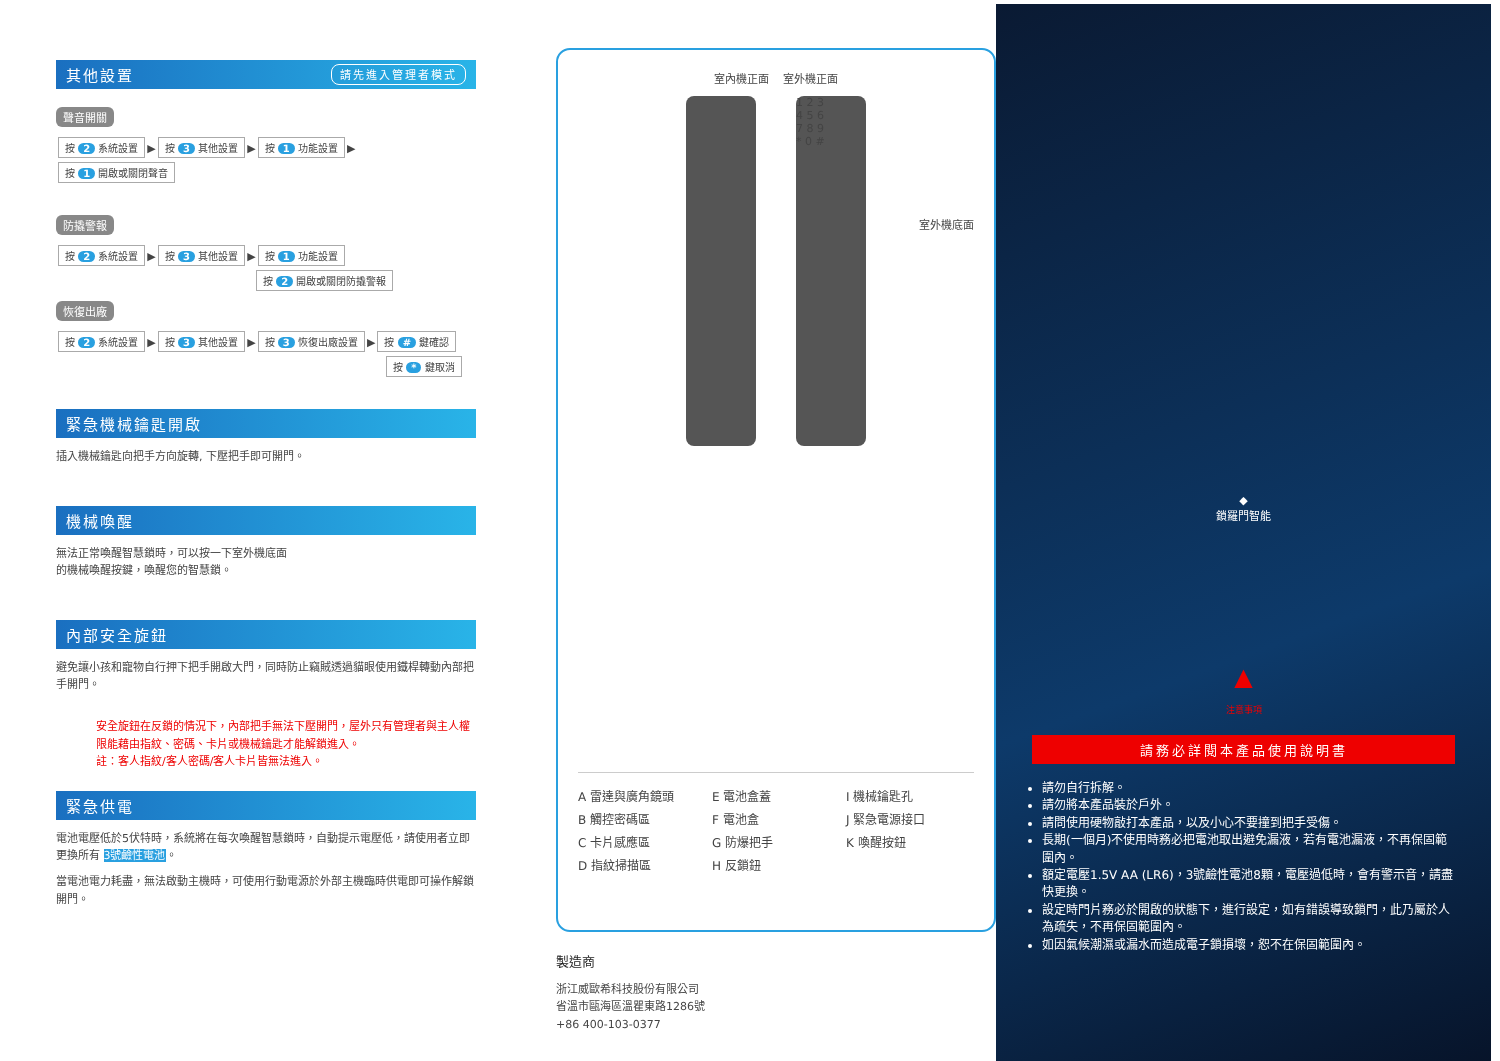其他設置 請先進入管理者模式
聲音開關
按 2 系統設置 ▶ 按 3 其他設置 ▶ 按 1 功能設置 ▶ 按 1 開啟或關閉聲音
防撬警報
按 2 系統設置 ▶ 按 3 其他設置 ▶ 按 1 功能設置
按 2 開啟或關閉防撬警報
恢復出廠
按 2 系統設置 ▶ 按 3 其他設置 ▶ 按 3 恢復出廠設置 ▶ 按 # 鍵確認
按 * 鍵取消
緊急機械鑰匙開啟
插入機械鑰匙向把手方向旋轉, 下壓把手即可開門。
機械喚醒
無法正常喚醒智慧鎖時，可以按一下室外機底面的機械喚醒按鍵，喚醒您的智慧鎖。
內部安全旋鈕
避免讓小孩和寵物自行押下把手開啟大門，同時防止竊賊透過貓眼使用鐵桿轉動內部把手開門。
安全旋鈕在反鎖的情況下，內部把手無法下壓開門，屋外只有管理者與主人權限能藉由指紋、密碼、卡片或機械鑰匙才能解鎖進入。
註：客人指紋/客人密碼/客人卡片皆無法進入。
緊急供電
電池電壓低於5伏特時，系統將在每次喚醒智慧鎖時，自動提示電壓低，請使用者立即更換所有 3號鹼性電池。
當電池電力耗盡，無法啟動主機時，可使用行動電源於外部主機臨時供電即可操作解鎖開門。
室內機正面 室外機正面
1 2 3
4 5 6
7 8 9
* 0 #
室外機底面
A 雷達與廣角鏡頭
E 電池盒蓋
I 機械鑰匙孔
B 觸控密碼區
F 電池盒
J 緊急電源接口
C 卡片感應區
G 防爆把手
K 喚醒按鈕
D 指紋掃描區
H 反鎖鈕
製造商
浙江威歐希科技股份有限公司
省溫市甌海區溫瞿東路1286號
+86 400-103-0377
◆
鎖羅門智能
▲
注意事項
請務必詳閱本產品使用說明書
請勿自行拆解。
請勿將本產品裝於戶外。
請問使用硬物敲打本產品，以及小心不要撞到把手受傷。
長期(一個月)不使用時務必把電池取出避免漏液，若有電池漏液，不再保固範圍內。
額定電壓1.5V AA (LR6)，3號鹼性電池8顆，電壓過低時，會有警示音，請盡快更換。
設定時門片務必於開啟的狀態下，進行設定，如有錯誤導致鎖門，此乃屬於人為疏失，不再保固範圍內。
如因氣候潮濕或漏水而造成電子鎖損壞，恕不在保固範圍內。